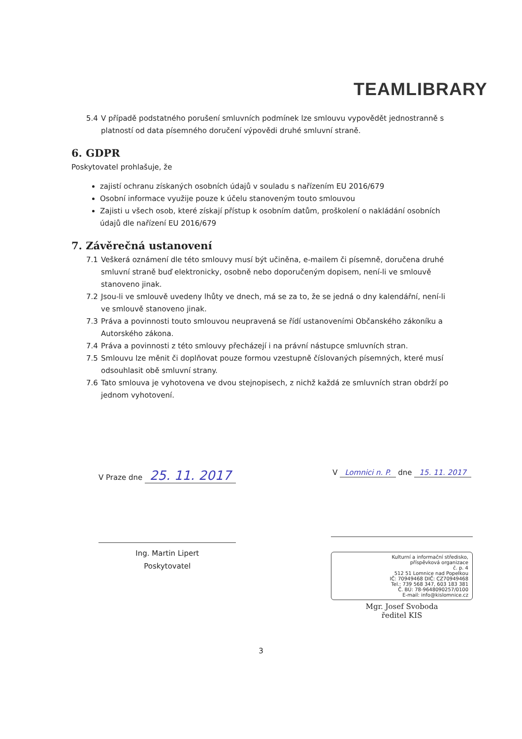TEAMLIBRARY
5.4 V případě podstatného porušení smluvních podmínek lze smlouvu vypovědět jednostranně s platností od data písemného doručení výpovědi druhé smluvní straně.
6. GDPR
Poskytovatel prohlašuje, že
zajistí ochranu získaných osobních údajů v souladu s nařízením EU 2016/679
Osobní informace využije pouze k účelu stanoveným touto smlouvou
Zajisti u všech osob, které získají přístup k osobním datům, proškolení o nakládání osobních údajů dle nařízení EU 2016/679
7. Závěrečná ustanovení
7.1 Veškerá oznámení dle této smlouvy musí být učiněna, e-mailem či písemně, doručena druhé smluvní straně buď elektronicky, osobně nebo doporučeným dopisem, není-li ve smlouvě stanoveno jinak.
7.2 Jsou-li ve smlouvě uvedeny lhůty ve dnech, má se za to, že se jedná o dny kalendářní, není-li ve smlouvě stanoveno jinak.
7.3 Práva a povinnosti touto smlouvou neupravená se řídí ustanoveními Občanského zákoníku a Autorského zákona.
7.4 Práva a povinnosti z této smlouvy přecházejí i na právní nástupce smluvních stran.
7.5 Smlouvu lze měnit či doplňovat pouze formou vzestupně číslovaných písemných, které musí odsouhlasit obě smluvní strany.
7.6 Tato smlouva je vyhotovena ve dvou stejnopisech, z nichž každá ze smluvních stran obdrží po jednom vyhotovení.
V Praze dne 25. 11. 2017
Ing. Martin Lipert
Poskytovatel
V Lomnici n. P. dne 15. 11. 2017
Kulturní a informační středisko,
příspěvková organizace
č. p. 4
512 51 Lomnice nad Popelkou
IČ: 70949468 DIČ: CZ70949468
Tel.: 739 568 347, 603 183 381
Č. BÚ: 78-9648090257/0100
E-mail: info@kislomnice.cz
Mgr. Josef Svoboda
ředitel KIS
3